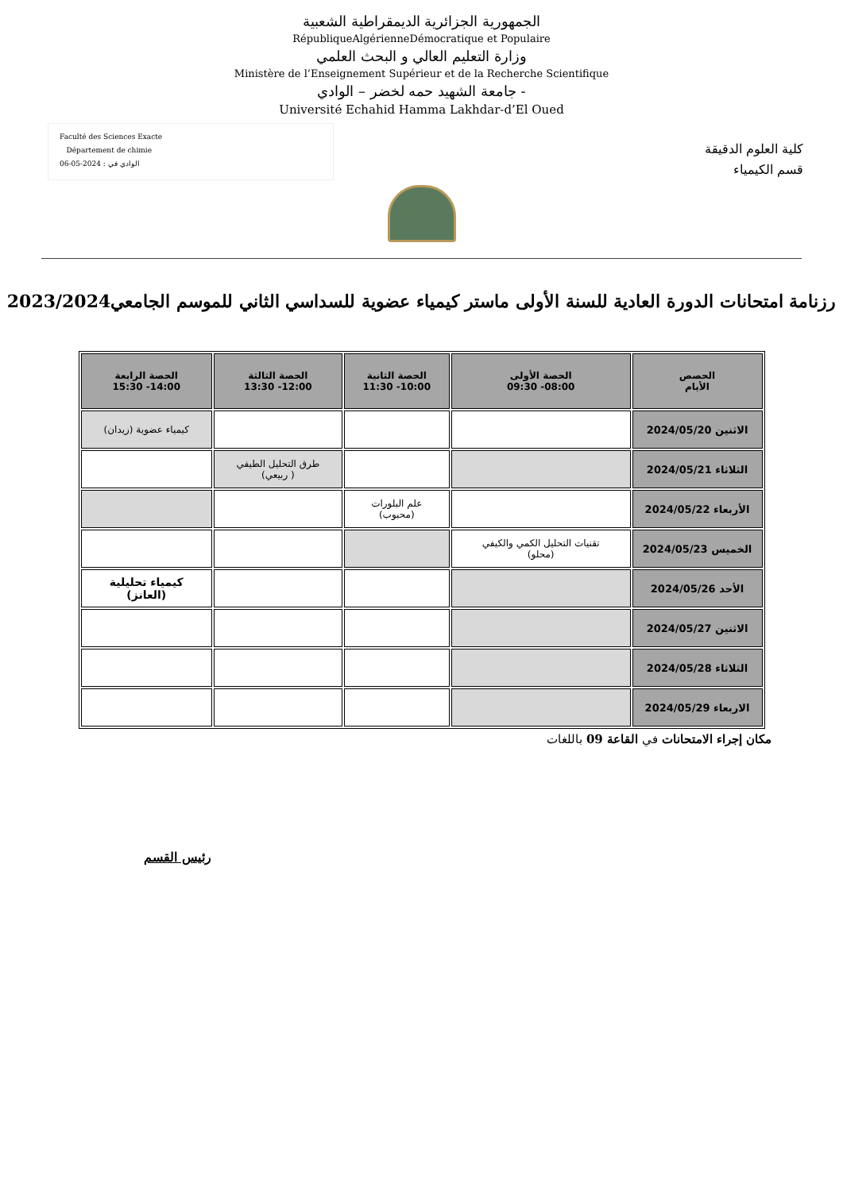الجمهورية الجزائرية الديمقراطية الشعبية
RépubliqueAlgérienneDémocratique et Populaire
وزارة التعليم العالي و البحث العلمي
Ministère de l’Enseignement Supérieur et de la Recherche Scientifique
جامعة الشهيد حمه لخضر – الوادي -
Université Echahid Hamma Lakhdar-d’El Oued
Faculté des Sciences Exacte
Département de chimie
الوادي في : 2024-05-06
كلية العلوم الدقيقة
قسم الكيمياء
رزنامة امتحانات الدورة العادية للسنة الأولى ماستر كيمياء عضوية للسداسي الثاني للموسم الجامعي2023/2024
| الحصص الأيام | الحصة الأولى 08:00- 09:30 | الحصة الثانية 10:00- 11:30 | الحصة الثالثة 12:00- 13:30 | الحصة الرابعة 14:00- 15:30 |
| --- | --- | --- | --- | --- |
| الاثنين 2024/05/20 | | | | كيمياء عضوية (زيدان) |
| الثلاثاء 2024/05/21 | | | طرق التحليل الطيفي ( ربيعي) | |
| الأربعاء 2024/05/22 | | علم البلورات (محبوب) | | |
| الخميس 2024/05/23 | تقنيات التحليل الكمي والكيفي (محلو) | | | |
| الأحد 2024/05/26 | | | | كيمياء تحليلية (العانز) |
| الاثنين 2024/05/27 | | | | |
| الثلاثاء 2024/05/28 | | | | |
| الاربعاء 2024/05/29 | | | | |
مكان إجراء الامتحانات في القاعة 09 باللغات
رئيس القسم